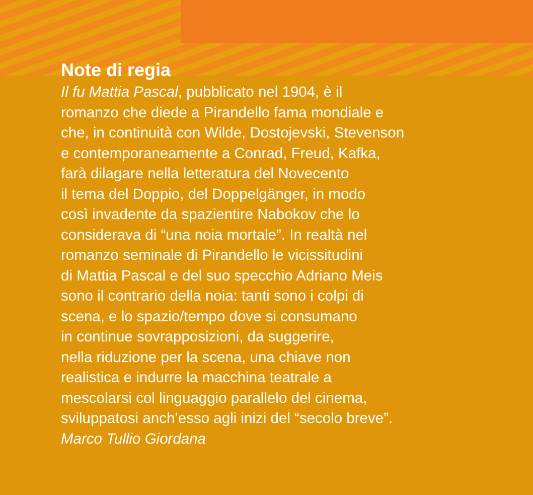Note di regia
Il fu Mattia Pascal, pubblicato nel 1904, è il
romanzo che diede a Pirandello fama mondiale e
che, in continuità con Wilde, Dostojevski, Stevenson
e contemporaneamente a Conrad, Freud, Kafka,
farà dilagare nella letteratura del Novecento
il tema del Doppio, del Doppelgänger, in modo
così invadente da spazientire Nabokov che lo
considerava di “una noia mortale”. In realtà nel
romanzo seminale di Pirandello le vicissitudini
di Mattia Pascal e del suo specchio Adriano Meis
sono il contrario della noia: tanti sono i colpi di
scena, e lo spazio/tempo dove si consumano
in continue sovrapposizioni, da suggerire,
nella riduzione per la scena, una chiave non
realistica e indurre la macchina teatrale a
mescolarsi col linguaggio parallelo del cinema,
sviluppatosi anch’esso agli inizi del “secolo breve”.
Marco Tullio Giordana